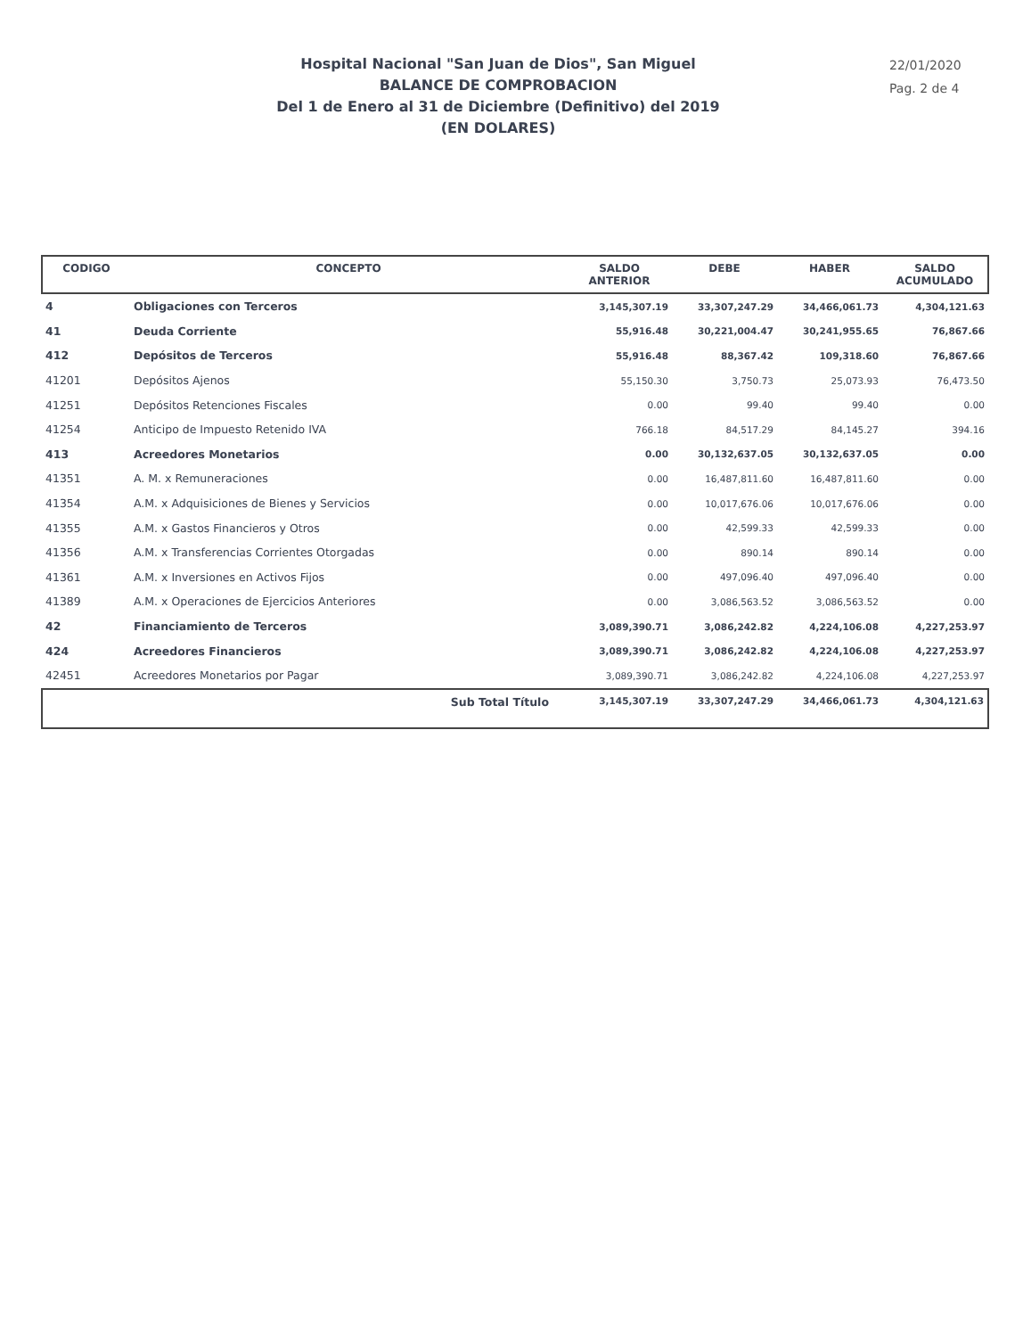Hospital Nacional "San Juan de Dios", San Miguel
BALANCE DE COMPROBACION
Del 1 de Enero al 31 de Diciembre (Definitivo) del 2019
(EN DOLARES)
22/01/2020
Pag. 2 de 4
| CODIGO | CONCEPTO | SALDO ANTERIOR | DEBE | HABER | SALDO ACUMULADO |
| --- | --- | --- | --- | --- | --- |
| 4 | Obligaciones con Terceros | 3,145,307.19 | 33,307,247.29 | 34,466,061.73 | 4,304,121.63 |
| 41 | Deuda Corriente | 55,916.48 | 30,221,004.47 | 30,241,955.65 | 76,867.66 |
| 412 | Depósitos de Terceros | 55,916.48 | 88,367.42 | 109,318.60 | 76,867.66 |
| 41201 | Depósitos Ajenos | 55,150.30 | 3,750.73 | 25,073.93 | 76,473.50 |
| 41251 | Depósitos Retenciones Fiscales | 0.00 | 99.40 | 99.40 | 0.00 |
| 41254 | Anticipo de Impuesto Retenido IVA | 766.18 | 84,517.29 | 84,145.27 | 394.16 |
| 413 | Acreedores Monetarios | 0.00 | 30,132,637.05 | 30,132,637.05 | 0.00 |
| 41351 | A. M. x Remuneraciones | 0.00 | 16,487,811.60 | 16,487,811.60 | 0.00 |
| 41354 | A.M. x Adquisiciones de Bienes y Servicios | 0.00 | 10,017,676.06 | 10,017,676.06 | 0.00 |
| 41355 | A.M. x Gastos Financieros y Otros | 0.00 | 42,599.33 | 42,599.33 | 0.00 |
| 41356 | A.M. x Transferencias Corrientes Otorgadas | 0.00 | 890.14 | 890.14 | 0.00 |
| 41361 | A.M. x Inversiones en Activos Fijos | 0.00 | 497,096.40 | 497,096.40 | 0.00 |
| 41389 | A.M. x Operaciones de Ejercicios Anteriores | 0.00 | 3,086,563.52 | 3,086,563.52 | 0.00 |
| 42 | Financiamiento de Terceros | 3,089,390.71 | 3,086,242.82 | 4,224,106.08 | 4,227,253.97 |
| 424 | Acreedores Financieros | 3,089,390.71 | 3,086,242.82 | 4,224,106.08 | 4,227,253.97 |
| 42451 | Acreedores Monetarios por Pagar | 3,089,390.71 | 3,086,242.82 | 4,224,106.08 | 4,227,253.97 |
| | Sub Total Título | 3,145,307.19 | 33,307,247.29 | 34,466,061.73 | 4,304,121.63 |